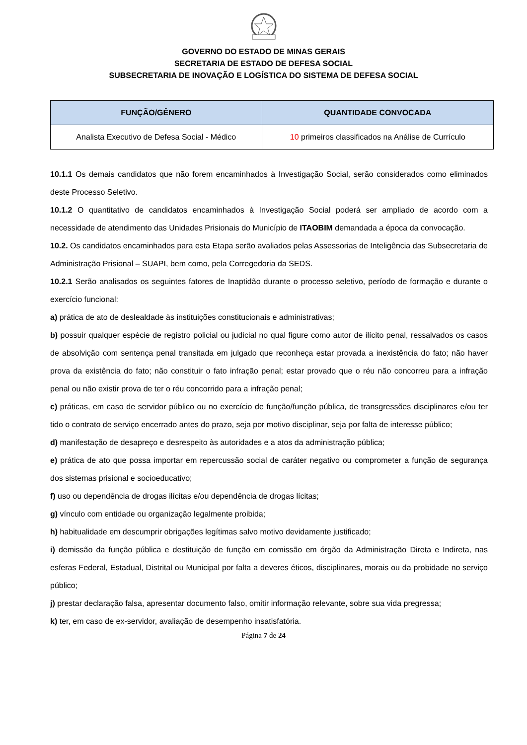GOVERNO DO ESTADO DE MINAS GERAIS
SECRETARIA DE ESTADO DE DEFESA SOCIAL
SUBSECRETARIA DE INOVAÇÃO E LOGÍSTICA DO SISTEMA DE DEFESA SOCIAL
| FUNÇÃO/GÊNERO | QUANTIDADE CONVOCADA |
| --- | --- |
| Analista Executivo de Defesa Social - Médico | 10 primeiros classificados na Análise de Currículo |
10.1.1 Os demais candidatos que não forem encaminhados à Investigação Social, serão considerados como eliminados deste Processo Seletivo.
10.1.2 O quantitativo de candidatos encaminhados à Investigação Social poderá ser ampliado de acordo com a necessidade de atendimento das Unidades Prisionais do Município de ITAOBIM demandada a época da convocação.
10.2. Os candidatos encaminhados para esta Etapa serão avaliados pelas Assessorias de Inteligência das Subsecretaria de Administração Prisional – SUAPI, bem como, pela Corregedoria da SEDS.
10.2.1 Serão analisados os seguintes fatores de Inaptidão durante o processo seletivo, período de formação e durante o exercício funcional:
a) prática de ato de deslealdade às instituições constitucionais e administrativas;
b) possuir qualquer espécie de registro policial ou judicial no qual figure como autor de ilícito penal, ressalvados os casos de absolvição com sentença penal transitada em julgado que reconheça estar provada a inexistência do fato; não haver prova da existência do fato; não constituir o fato infração penal; estar provado que o réu não concorreu para a infração penal ou não existir prova de ter o réu concorrido para a infração penal;
c) práticas, em caso de servidor público ou no exercício de função/função pública, de transgressões disciplinares e/ou ter tido o contrato de serviço encerrado antes do prazo, seja por motivo disciplinar, seja por falta de interesse público;
d) manifestação de desapreço e desrespeito às autoridades e a atos da administração pública;
e) prática de ato que possa importar em repercussão social de caráter negativo ou comprometer a função de segurança dos sistemas prisional e socioeducativo;
f) uso ou dependência de drogas ilícitas e/ou dependência de drogas lícitas;
g) vínculo com entidade ou organização legalmente proibida;
h) habitualidade em descumprir obrigações legítimas salvo motivo devidamente justificado;
i) demissão da função pública e destituição de função em comissão em órgão da Administração Direta e Indireta, nas esferas Federal, Estadual, Distrital ou Municipal por falta a deveres éticos, disciplinares, morais ou da probidade no serviço público;
j) prestar declaração falsa, apresentar documento falso, omitir informação relevante, sobre sua vida pregressa;
k) ter, em caso de ex-servidor, avaliação de desempenho insatisfatória.
Página 7 de 24